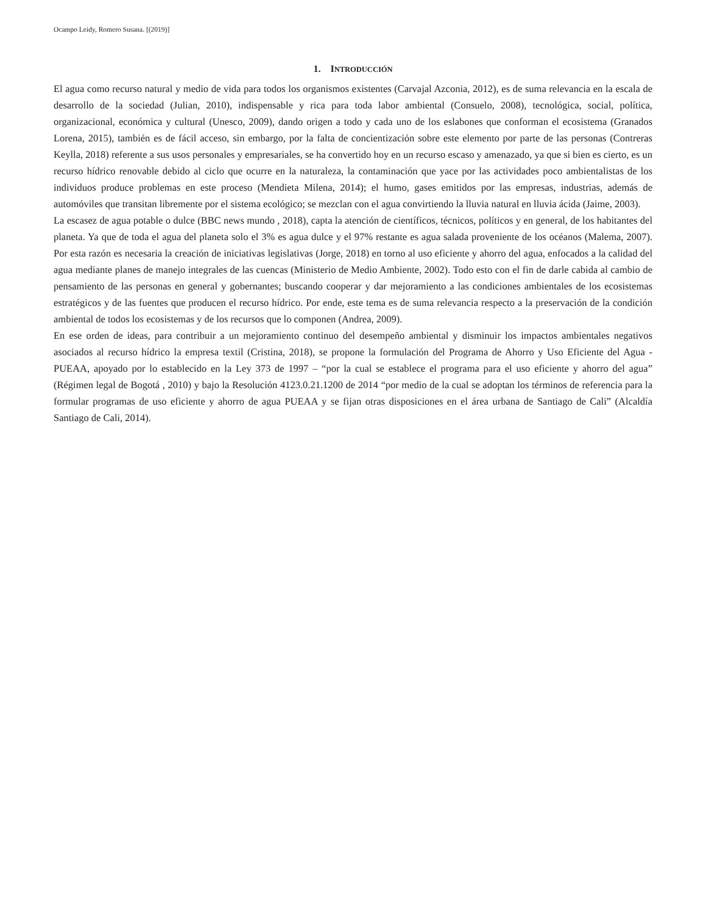Ocampo Leidy, Romero Susana. [(2019)]
1. INTRODUCCIÓN
El agua como recurso natural y medio de vida para todos los organismos existentes (Carvajal Azconia, 2012), es de suma relevancia en la escala de desarrollo de la sociedad (Julian, 2010), indispensable y rica para toda labor ambiental (Consuelo, 2008), tecnológica, social, política, organizacional, económica y cultural (Unesco, 2009), dando origen a todo y cada uno de los eslabones que conforman el ecosistema (Granados Lorena, 2015), también es de fácil acceso, sin embargo, por la falta de concientización sobre este elemento por parte de las personas (Contreras Keylla, 2018) referente a sus usos personales y empresariales, se ha convertido hoy en un recurso escaso y amenazado, ya que si bien es cierto, es un recurso hídrico renovable debido al ciclo que ocurre en la naturaleza, la contaminación que yace por las actividades poco ambientalistas de los individuos produce problemas en este proceso (Mendieta Milena, 2014); el humo, gases emitidos por las empresas, industrias, además de automóviles que transitan libremente por el sistema ecológico; se mezclan con el agua convirtiendo la lluvia natural en lluvia ácida (Jaime, 2003).
La escasez de agua potable o dulce (BBC news mundo , 2018), capta la atención de científicos, técnicos, políticos y en general, de los habitantes del planeta. Ya que de toda el agua del planeta solo el 3% es agua dulce y el 97% restante es agua salada proveniente de los océanos (Malema, 2007). Por esta razón es necesaria la creación de iniciativas legislativas (Jorge, 2018) en torno al uso eficiente y ahorro del agua, enfocados a la calidad del agua mediante planes de manejo integrales de las cuencas (Ministerio de Medio Ambiente, 2002). Todo esto con el fin de darle cabida al cambio de pensamiento de las personas en general y gobernantes; buscando cooperar y dar mejoramiento a las condiciones ambientales de los ecosistemas estratégicos y de las fuentes que producen el recurso hídrico. Por ende, este tema es de suma relevancia respecto a la preservación de la condición ambiental de todos los ecosistemas y de los recursos que lo componen (Andrea, 2009).
En ese orden de ideas, para contribuir a un mejoramiento continuo del desempeño ambiental y disminuir los impactos ambientales negativos asociados al recurso hídrico la empresa textil (Cristina, 2018), se propone la formulación del Programa de Ahorro y Uso Eficiente del Agua - PUEAA, apoyado por lo establecido en la Ley 373 de 1997 – “por la cual se establece el programa para el uso eficiente y ahorro del agua” (Régimen legal de Bogotá , 2010) y bajo la Resolución 4123.0.21.1200 de 2014 “por medio de la cual se adoptan los términos de referencia para la formular programas de uso eficiente y ahorro de agua PUEAA y se fijan otras disposiciones en el área urbana de Santiago de Cali” (Alcaldía Santiago de Cali, 2014).